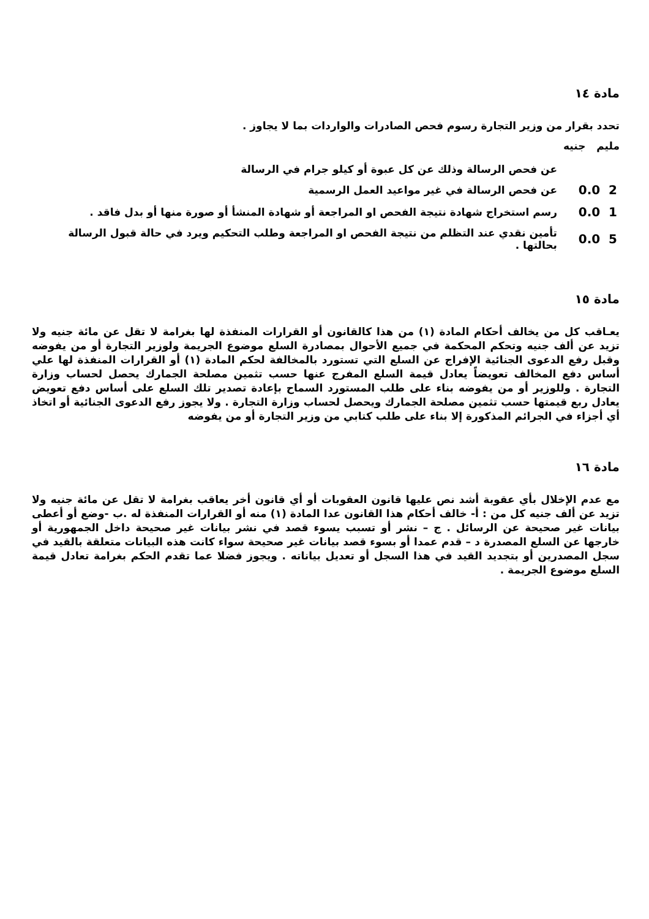مادة ١٤
تحدد بقرار من وزير التجارة رسوم فحص الصادرات والواردات بما لا يجاوز .
مليم جنيه
| | عن فحص الرسالة وذلك عن كل عبوة أو كيلو جرام في الرسالة |
| 0.0 2 | عن فحص الرسالة في غير مواعيد العمل الرسمية |
| 0.0 1 | رسم استخراج شهادة نتيجة الفحص او المراجعة أو شهادة المنشأ أو صورة منها أو بدل فاقد . |
| 0.0 5 | تأمين نقدي عند التظلم من نتيجة الفحص او المراجعة وطلب التحكيم ويرد في حالة قبول الرسالة بحالتها . |
مادة ١٥
يعـاقب كل من يخالف أحكام المادة (١) من هذا كالقانون أو القرارات المنفذة لها بغرامة لا تقل عن مائة جنيه ولا تزيد عن ألف جنيه وتحكم المحكمة في جميع الأحوال بمصادرة السلع موضوع الجريمة ولوزير التجارة أو من يفوضه وقبل رفع الدعوى الجنائية الإفراج عن السلع التي تستورد بالمخالفة لحكم المادة (١) أو القرارات المنفذة لها علي أساس دفع المخالف تعويضاً يعادل قيمة السلع المفرج عنها حسب تثمين مصلحة الجمارك يحصل لحساب وزارة التجارة . وللوزير أو من يفوضه بناء على طلب المستورد السماح بإعادة تصدير تلك السلع على أساس دفع تعويض يعادل ربع قيمتها حسب تثمين مصلحة الجمارك ويحصل لحساب وزارة التجارة . ولا يجوز رفع الدعوى الجنائية أو اتخاذ أي أجزاء في الجرائم المذكورة إلا بناء على طلب كتابي من وزير التجارة أو من يفوضه
مادة ١٦
مع عدم الإخلال بأي عقوبة أشد نص عليها قانون العقوبات أو أي قانون أخر يعاقب بغرامة لا تقل عن مائة جنيه ولا تزيد عن ألف جنيه كل من : أ- خالف أحكام هذا القانون عدا المادة (١) منه أو القرارات المنفذة له .ب -وضع أو أعطى بيانات غير صحيحة عن الرسائل . ج – نشر أو تسبب يسوء قصد في نشر بيانات غير صحيحة داخل الجمهورية أو خارجها عن السلع المصدرة د – قدم عمدا أو بسوء قصد بيانات غير صحيحة سواء كانت هذه البيانات متعلقة بالقيد في سجل المصدرين أو بتجديد القيد في هذا السجل أو تعديل بياناته . ويجوز فضلا عما تقدم الحكم بغرامة تعادل قيمة السلع موضوع الجريمة .